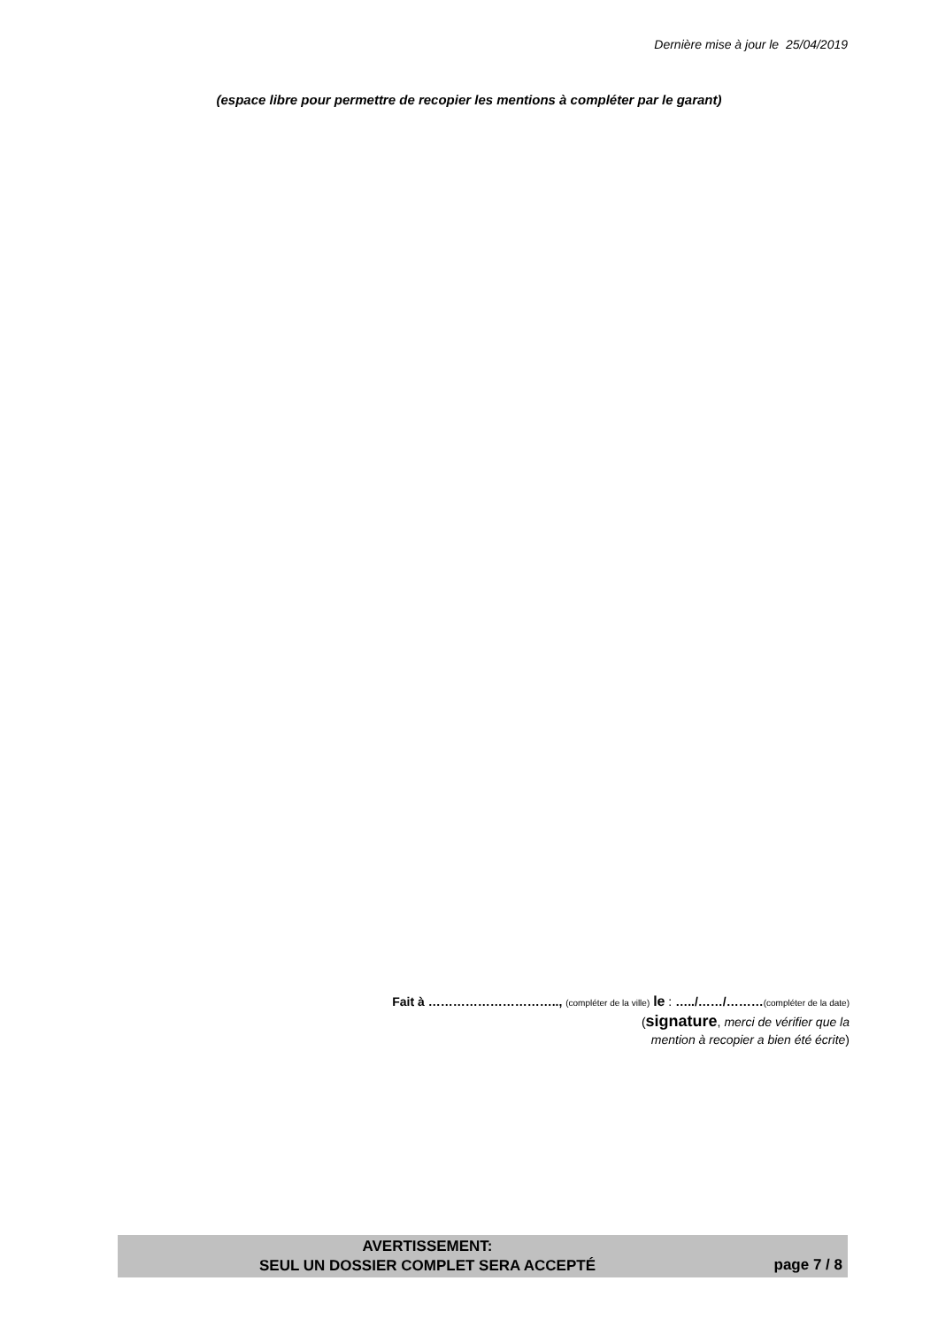Dernière mise à jour le 25/04/2019
(espace libre pour permettre de recopier les mentions à compléter par le garant)
Fait à ………………………….., (compléter de la ville) le : …../……/………(compléter de la date)
(signature, merci de vérifier que la
mention à recopier a bien été écrite)
AVERTISSEMENT:
SEUL UN DOSSIER COMPLET SERA ACCEPTÉ
page 7 / 8